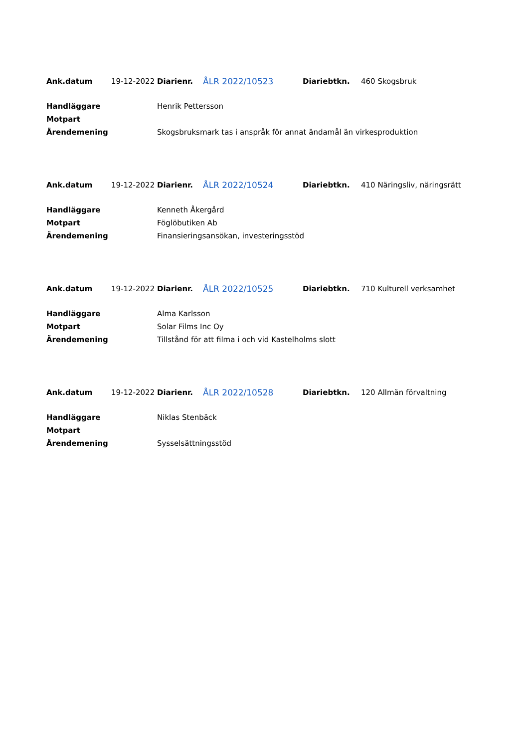| Ank.datum | 19-12-2022 | Diarienr. | ÅLR 2022/10523 | Diariebtkn. | 460 Skogsbruk |
| Handläggare | | Henrik Pettersson | | | |
| Motpart | | | | | |
| Ärendemening | | Skogsbruksmark tas i anspråk för annat ändamål än virkesproduktion | | | |
| Ank.datum | 19-12-2022 | Diarienr. | ÅLR 2022/10524 | Diariebtkn. | 410 Näringsliv, näringsrätt |
| Handläggare | | Kenneth Åkergård | | | |
| Motpart | | Föglöbutiken Ab | | | |
| Ärendemening | | Finansieringsansökan, investeringsstöd | | | |
| Ank.datum | 19-12-2022 | Diarienr. | ÅLR 2022/10525 | Diariebtkn. | 710 Kulturell verksamhet |
| Handläggare | | Alma Karlsson | | | |
| Motpart | | Solar Films Inc Oy | | | |
| Ärendemening | | Tillstånd för att filma i och vid Kastelholms slott | | | |
| Ank.datum | 19-12-2022 | Diarienr. | ÅLR 2022/10528 | Diariebtkn. | 120 Allmän förvaltning |
| Handläggare | | Niklas Stenbäck | | | |
| Motpart | | | | | |
| Ärendemening | | Sysselsättningsstöd | | | |